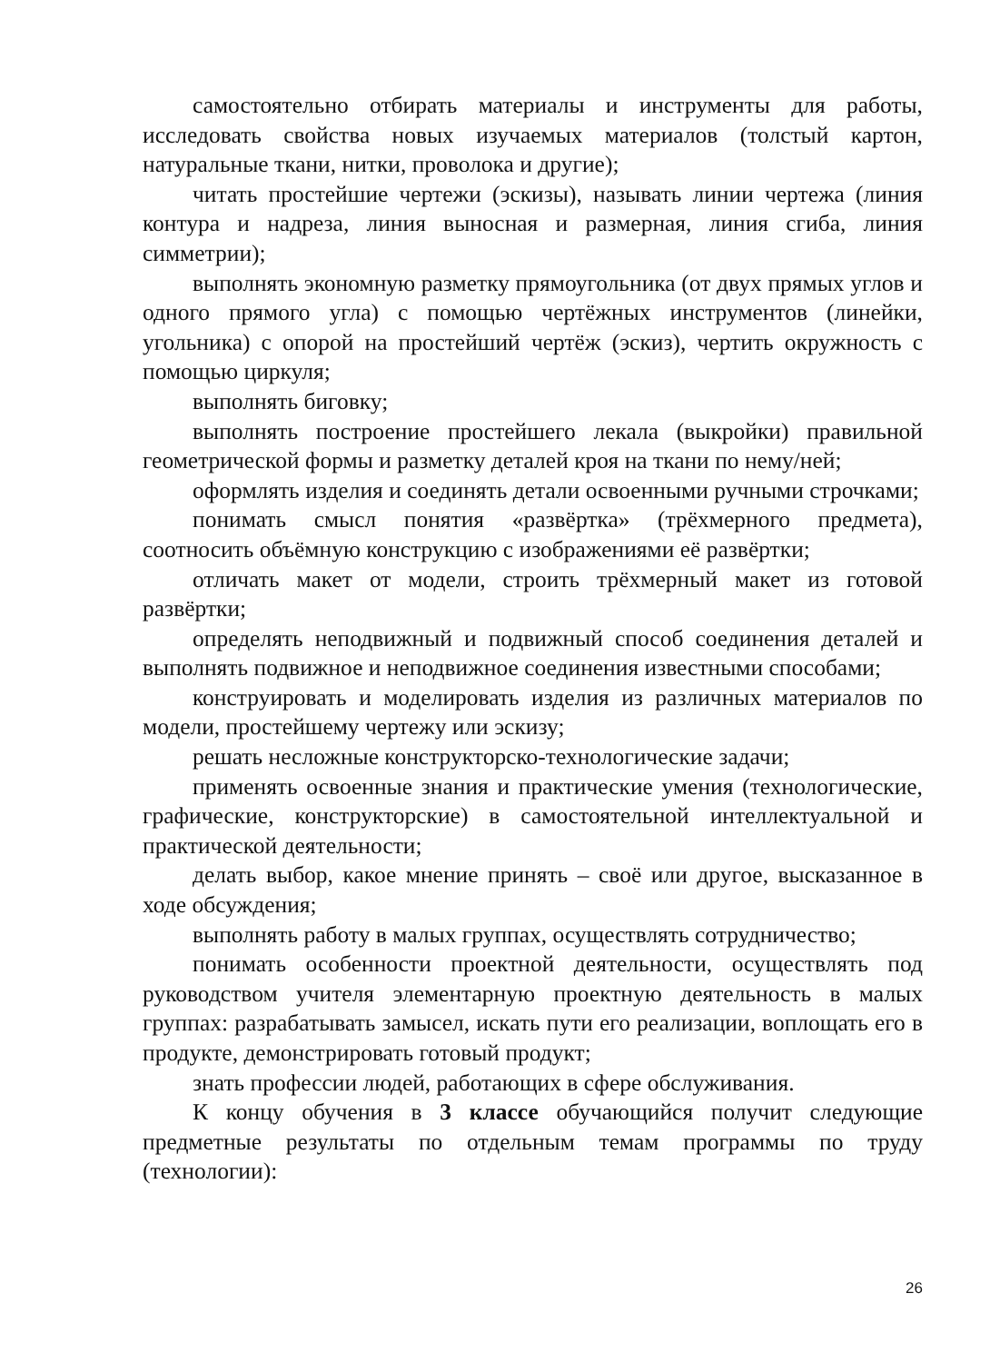самостоятельно отбирать материалы и инструменты для работы, исследовать свойства новых изучаемых материалов (толстый картон, натуральные ткани, нитки, проволока и другие);
читать простейшие чертежи (эскизы), называть линии чертежа (линия контура и надреза, линия выносная и размерная, линия сгиба, линия симметрии);
выполнять экономную разметку прямоугольника (от двух прямых углов и одного прямого угла) с помощью чертёжных инструментов (линейки, угольника) с опорой на простейший чертёж (эскиз), чертить окружность с помощью циркуля;
выполнять биговку;
выполнять построение простейшего лекала (выкройки) правильной геометрической формы и разметку деталей кроя на ткани по нему/ней;
оформлять изделия и соединять детали освоенными ручными строчками;
понимать смысл понятия «развёртка» (трёхмерного предмета), соотносить объёмную конструкцию с изображениями её развёртки;
отличать макет от модели, строить трёхмерный макет из готовой развёртки;
определять неподвижный и подвижный способ соединения деталей и выполнять подвижное и неподвижное соединения известными способами;
конструировать и моделировать изделия из различных материалов по модели, простейшему чертежу или эскизу;
решать несложные конструкторско-технологические задачи;
применять освоенные знания и практические умения (технологические, графические, конструкторские) в самостоятельной интеллектуальной и практической деятельности;
делать выбор, какое мнение принять – своё или другое, высказанное в ходе обсуждения;
выполнять работу в малых группах, осуществлять сотрудничество;
понимать особенности проектной деятельности, осуществлять под руководством учителя элементарную проектную деятельность в малых группах: разрабатывать замысел, искать пути его реализации, воплощать его в продукте, демонстрировать готовый продукт;
знать профессии людей, работающих в сфере обслуживания.
К концу обучения в 3 классе обучающийся получит следующие предметные результаты по отдельным темам программы по труду (технологии):
26